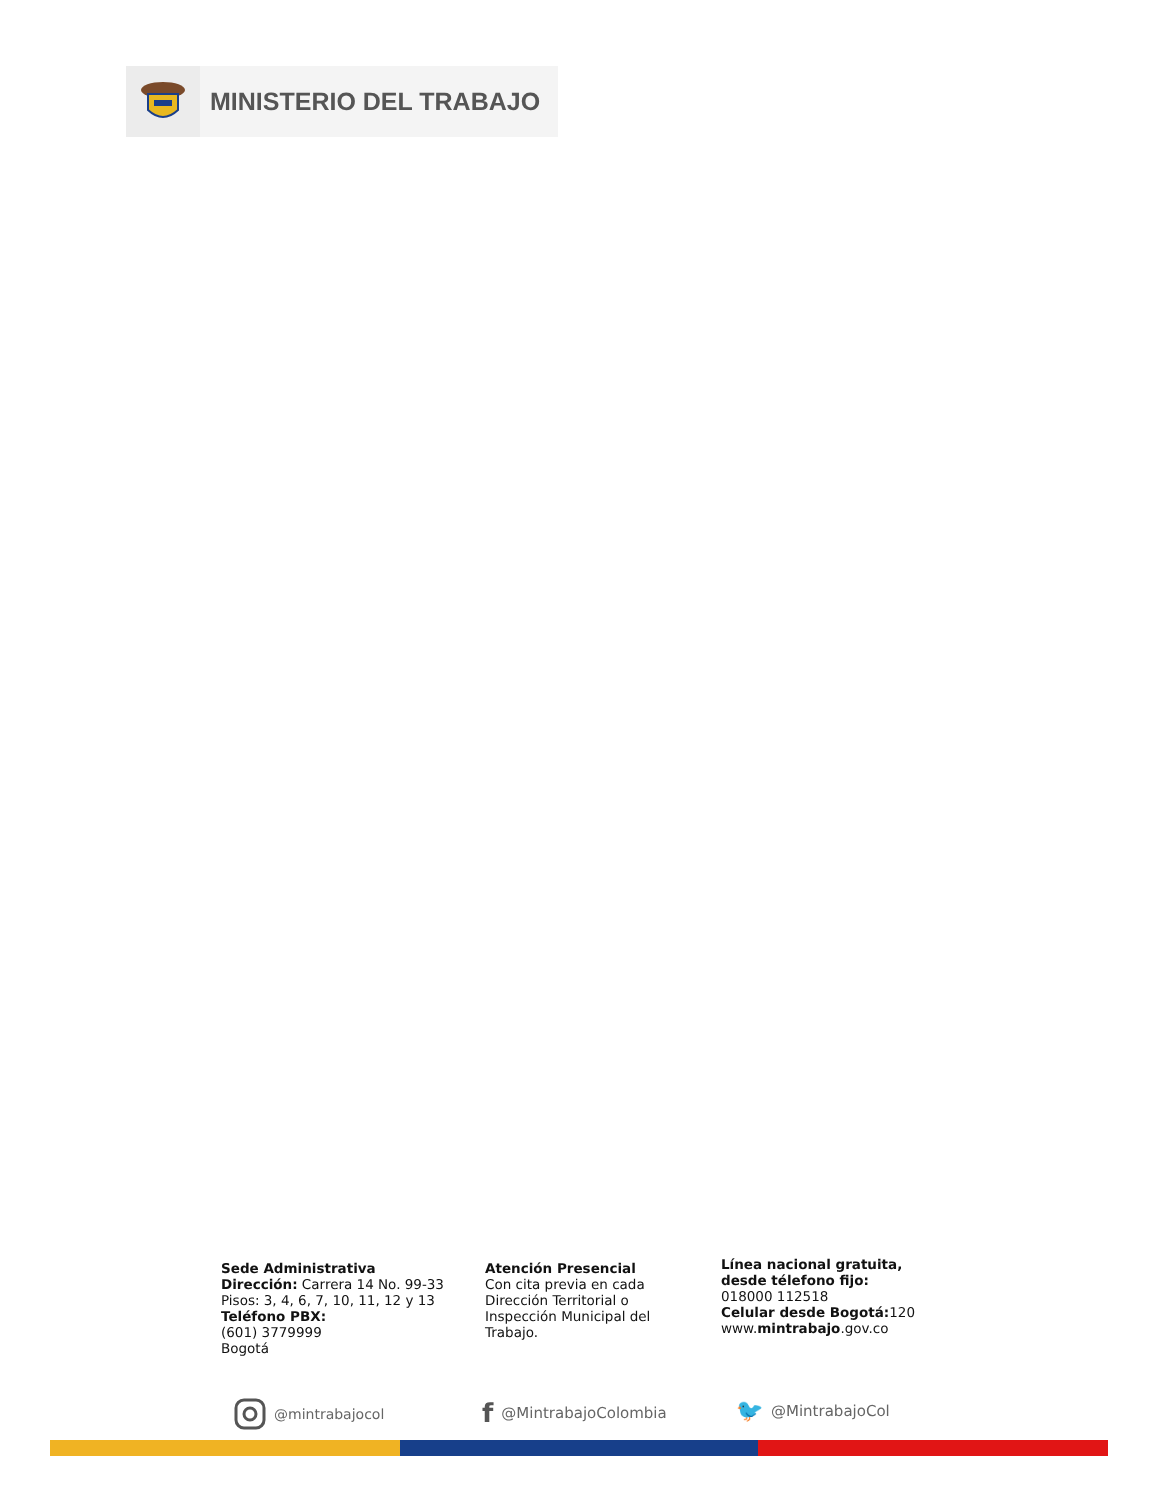MINISTERIO DEL TRABAJO
Sede Administrativa
Dirección: Carrera 14 No. 99-33
Pisos: 3, 4, 6, 7, 10, 11, 12 y 13
Teléfono PBX:
(601) 3779999
Bogotá
Atención Presencial
Con cita previa en cada
Dirección Territorial o
Inspección Municipal del
Trabajo.
Línea nacional gratuita,
desde télefono fijo:
018000 112518
Celular desde Bogotá: 120
www.mintrabajo.gov.co
@mintrabajocol f @MintrabajoColombia 🐦 @MintrabajoCol